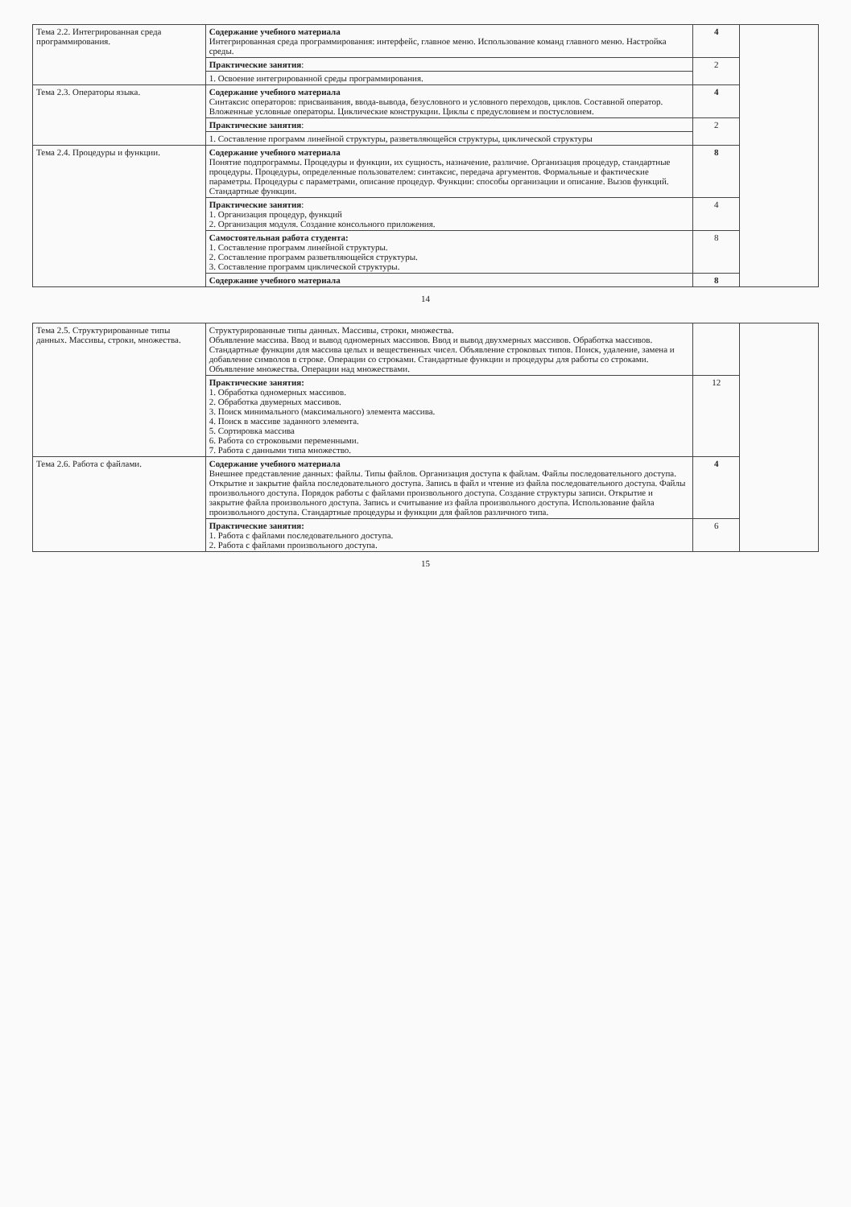| Тема 2.2. Интегрированная среда программирования. | Содержание учебного материала Интегрированная среда программирования: интерфейс, главное меню. Использование команд главного меню. Настройка среды. | 4 | |
| | Практические занятия : | 2 | |
| | 1. Освоение интегрированной среды программирования. | | |
| Тема 2.3. Операторы языка. | Содержание учебного материала Синтаксис операторов: присваивания, ввода-вывода, безусловного и условного переходов, циклов. Составной оператор. Вложенные условные операторы. Циклические конструкции. Циклы с предусловием и постусловием. | 4 | |
| | Практические занятия : | 2 | |
| | 1. Составление программ линейной структуры, разветвляющейся структуры, циклической структуры | | |
| Тема 2.4. Процедуры и функции. | Содержание учебного материала Понятие подпрограммы. Процедуры и функции, их сущность, назначение, различие. Организация процедур, стандартные процедуры. Процедуры, определенные пользователем: синтаксис, передача аргументов. Формальные и фактические параметры. Процедуры с параметрами, описание процедур. Функции: способы организации и описание. Вызов функций. Стандартные функции. | 8 | |
| | Практические занятия : 1. Организация процедур, функций 2. Организация модуля. Создание консольного приложения. | 4 | |
| | Самостоятельная работа студента: 1. Составление программ линейной структуры. 2. Составление программ разветвляющейся структуры. 3. Составление программ циклической структуры. | 8 | |
| | Содержание учебного материала | 8 | |
14
| Тема 2.5. Структурированные типы данных. Массивы, строки, множества. | Структурированные типы данных. Массивы, строки, множества. Объявление массива. Ввод и вывод одномерных массивов. Ввод и вывод двухмерных массивов. Обработка массивов. Стандартные функции для массива целых и вещественных чисел. Объявление строковых типов. Поиск, удаление, замена и добавление символов в строке. Операции со строками. Стандартные функции и процедуры для работы со строками. Объявление множества. Операции над множествами. | | |
| | Практические занятия: 1. Обработка одномерных массивов. 2. Обработка двумерных массивов. 3. Поиск минимального (максимального) элемента массива. 4. Поиск в массиве заданного элемента. 5. Сортировка массива 6. Работа со строковыми переменными. 7. Работа с данными типа множество. | 12 | |
| Тема 2.6. Работа с файлами. | Содержание учебного материала Внешнее представление данных: файлы. Типы файлов. Организация доступа к файлам. Файлы последовательного доступа. Открытие и закрытие файла последовательного доступа. Запись в файл и чтение из файла последовательного доступа. Файлы произвольного доступа. Порядок работы с файлами произвольного доступа. Создание структуры записи. Открытие и закрытие файла произвольного доступа. Запись и считывание из файла произвольного доступа. Использование файла произвольного доступа. Стандартные процедуры и функции для файлов различного типа. | 4 | |
| | Практические занятия: 1. Работа с файлами последовательного доступа. 2. Работа с файлами произвольного доступа. | 6 | |
15